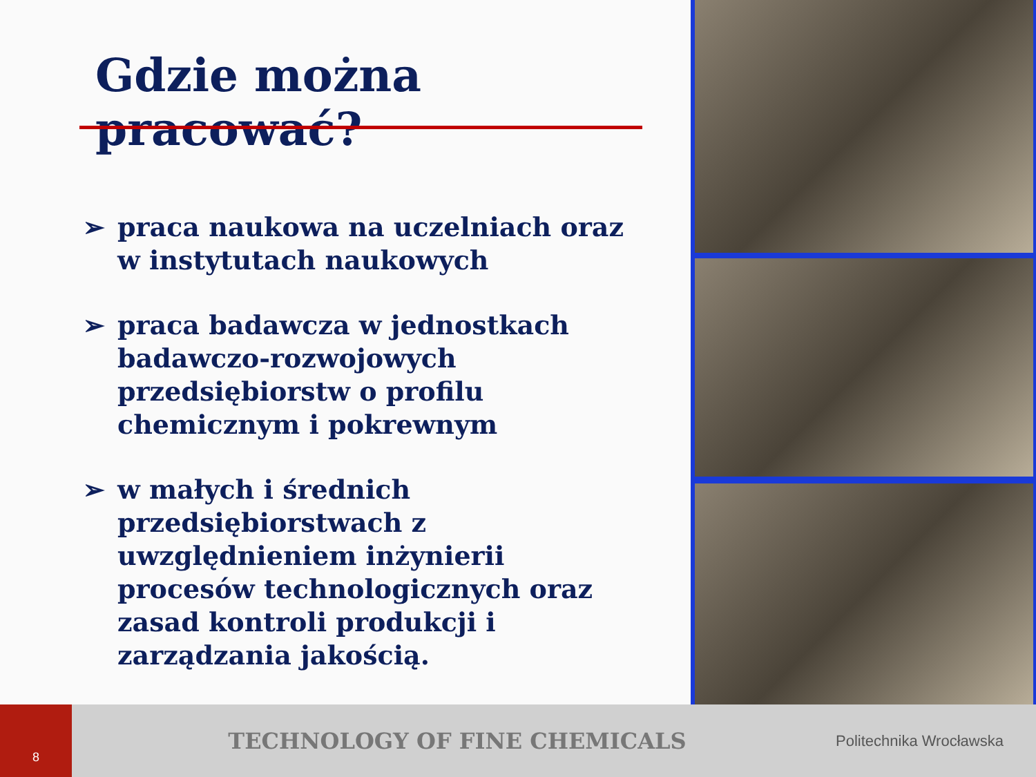Gdzie można pracować?
➢ praca naukowa na uczelniach oraz w instytutach naukowych
➢ praca badawcza w jednostkach badawczo-rozwojowych przedsiębiorstw o profilu chemicznym i pokrewnym
➢ w małych i średnich przedsiębiorstwach z uwzględnieniem inżynierii procesów technologicznych oraz zasad kontroli produkcji i zarządzania jakością.
8
TECHNOLOGY OF FINE CHEMICALS
Politechnika Wrocławska